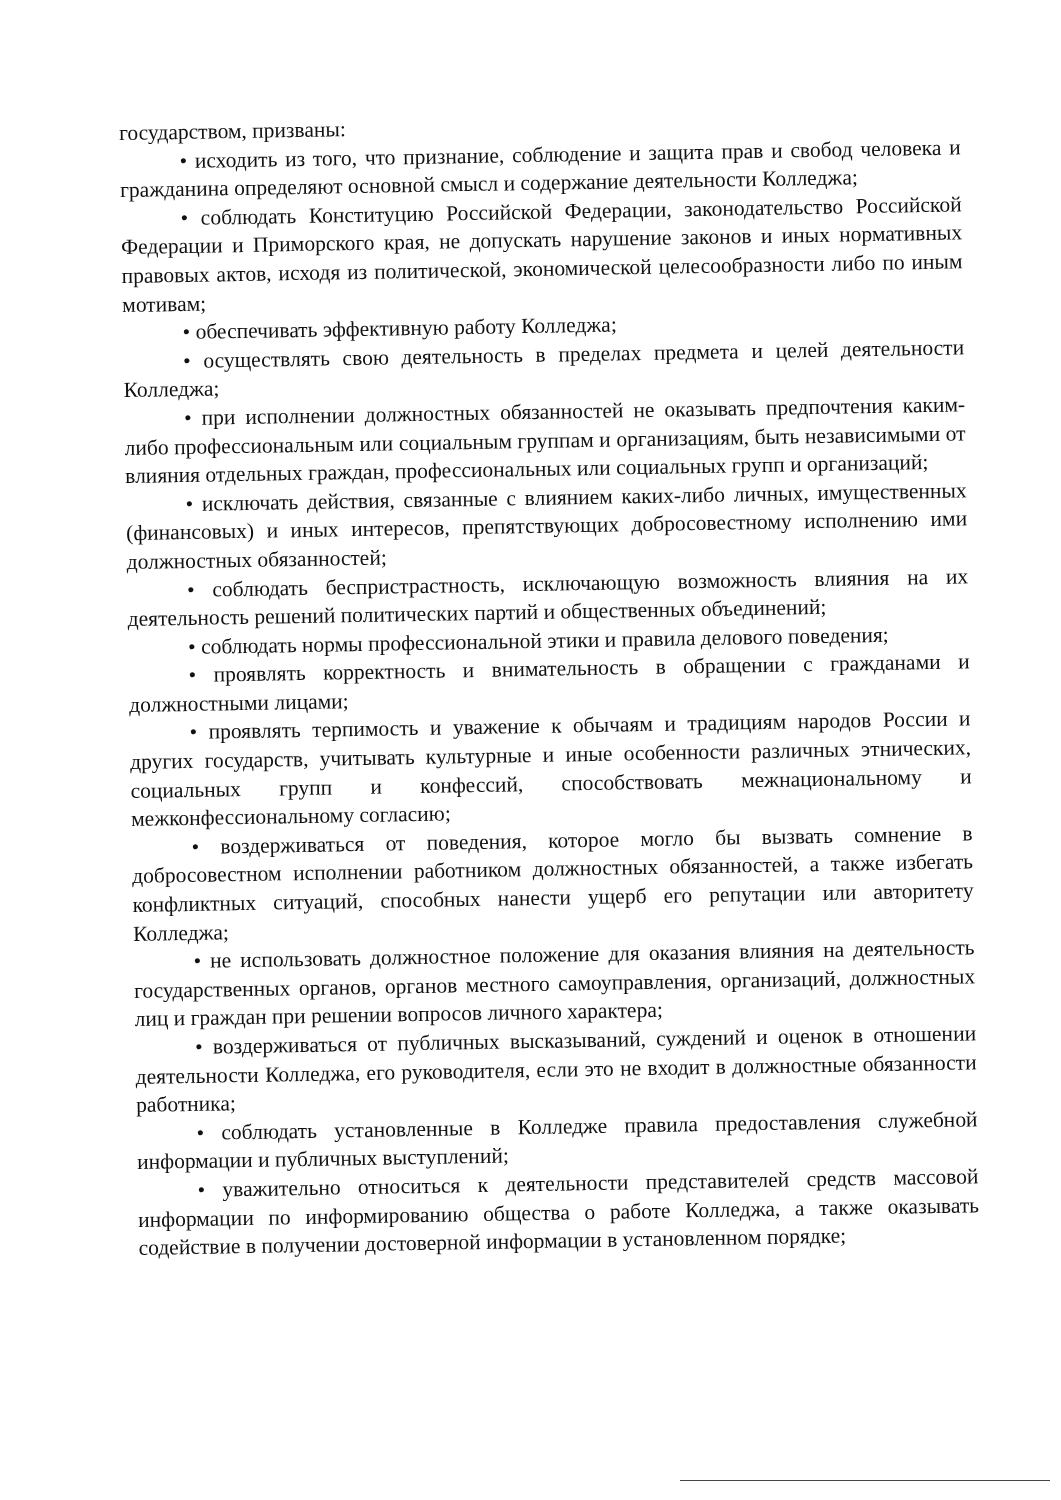государством, призваны:
• исходить из того, что признание, соблюдение и защита прав и свобод человека и гражданина определяют основной смысл и содержание деятельности Колледжа;
• соблюдать Конституцию Российской Федерации, законодательство Российской Федерации и Приморского края, не допускать нарушение законов и иных нормативных правовых актов, исходя из политической, экономической целесообразности либо по иным мотивам;
• обеспечивать эффективную работу Колледжа;
• осуществлять свою деятельность в пределах предмета и целей деятельности Колледжа;
• при исполнении должностных обязанностей не оказывать предпочтения каким-либо профессиональным или социальным группам и организациям, быть независимыми от влияния отдельных граждан, профессиональных или социальных групп и организаций;
• исключать действия, связанные с влиянием каких-либо личных, имущественных (финансовых) и иных интересов, препятствующих добросовестному исполнению ими должностных обязанностей;
• соблюдать беспристрастность, исключающую возможность влияния на их деятельность решений политических партий и общественных объединений;
• соблюдать нормы профессиональной этики и правила делового поведения;
• проявлять корректность и внимательность в обращении с гражданами и должностными лицами;
• проявлять терпимость и уважение к обычаям и традициям народов России и других государств, учитывать культурные и иные особенности различных этнических, социальных групп и конфессий, способствовать межнациональному и межконфессиональному согласию;
• воздерживаться от поведения, которое могло бы вызвать сомнение в добросовестном исполнении работником должностных обязанностей, а также избегать конфликтных ситуаций, способных нанести ущерб его репутации или авторитету Колледжа;
• не использовать должностное положение для оказания влияния на деятельность государственных органов, органов местного самоуправления, организаций, должностных лиц и граждан при решении вопросов личного характера;
• воздерживаться от публичных высказываний, суждений и оценок в отношении деятельности Колледжа, его руководителя, если это не входит в должностные обязанности работника;
• соблюдать установленные в Колледже правила предоставления служебной информации и публичных выступлений;
• уважительно относиться к деятельности представителей средств массовой информации по информированию общества о работе Колледжа, а также оказывать содействие в получении достоверной информации в установленном порядке;